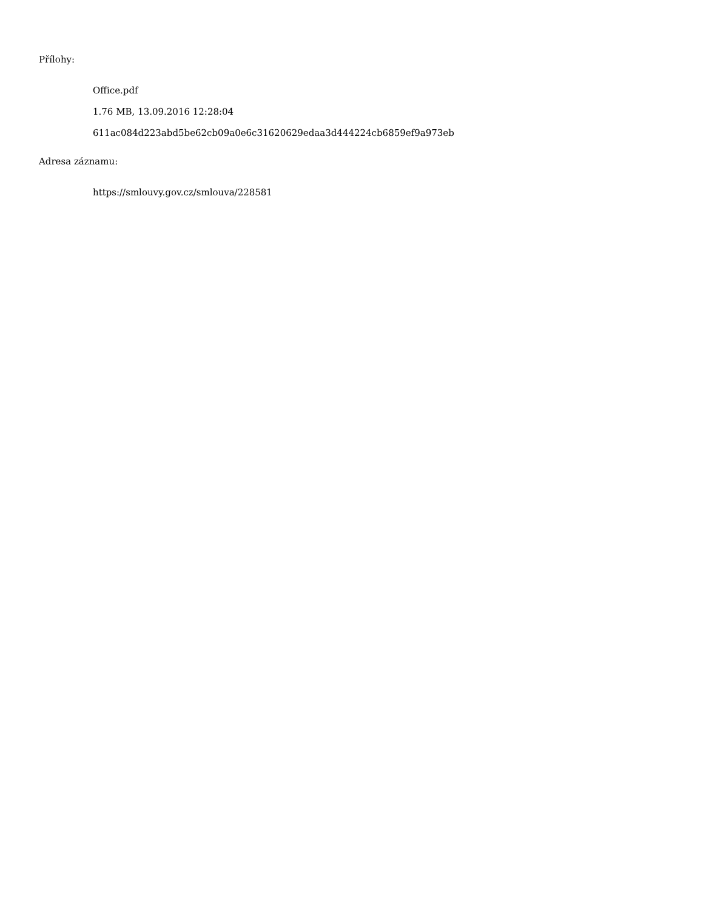Přílohy:
Office.pdf
1.76 MB, 13.09.2016 12:28:04
611ac084d223abd5be62cb09a0e6c31620629edaa3d444224cb6859ef9a973eb
Adresa záznamu:
https://smlouvy.gov.cz/smlouva/228581